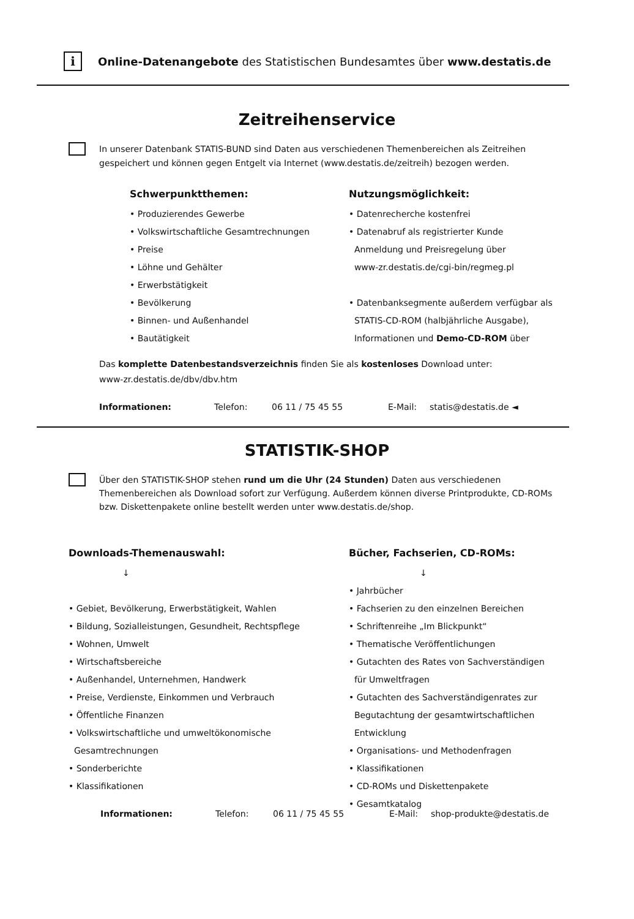i
Online-Datenangebote des Statistischen Bundesamtes über www.destatis.de
Zeitreihenservice
In unserer Datenbank STATIS-BUND sind Daten aus verschiedenen Themenbereichen als Zeitreihen gespeichert und können gegen Entgelt via Internet (www.destatis.de/zeitreih) bezogen werden.
Schwerpunktthemen:
• Produzierendes Gewerbe
• Volkswirtschaftliche Gesamtrechnungen
• Preise
• Löhne und Gehälter
• Erwerbstätigkeit
• Bevölkerung
• Binnen- und Außenhandel
• Bautätigkeit
Nutzungsmöglichkeit:
• Datenrecherche kostenfrei
• Datenabruf als registrierter Kunde
Anmeldung und Preisregelung über
www-zr.destatis.de/cgi-bin/regmeg.pl
• Datenbanksegmente außerdem verfügbar als
STATIS-CD-ROM (halbjährliche Ausgabe),
Informationen und Demo-CD-ROM über
Das komplette Datenbestandsverzeichnis finden Sie als kostenloses Download unter:
www-zr.destatis.de/dbv/dbv.htm
Informationen: Telefon: 06 11 / 75 45 55 E-Mail: statis@destatis.de ◄
STATISTIK-SHOP
Über den STATISTIK-SHOP stehen rund um die Uhr (24 Stunden) Daten aus verschiedenen Themenbereichen als Download sofort zur Verfügung. Außerdem können diverse Printprodukte, CD-ROMs bzw. Diskettenpakete online bestellt werden unter www.destatis.de/shop.
Downloads-Themenauswahl:
↓
• Gebiet, Bevölkerung, Erwerbstätigkeit, Wahlen
• Bildung, Sozialleistungen, Gesundheit, Rechtspflege
• Wohnen, Umwelt
• Wirtschaftsbereiche
• Außenhandel, Unternehmen, Handwerk
• Preise, Verdienste, Einkommen und Verbrauch
• Öffentliche Finanzen
• Volkswirtschaftliche und umweltökonomische
Gesamtrechnungen
• Sonderberichte
• Klassifikationen
Bücher, Fachserien, CD-ROMs:
↓
• Jahrbücher
• Fachserien zu den einzelnen Bereichen
• Schriftenreihe „Im Blickpunkt“
• Thematische Veröffentlichungen
• Gutachten des Rates von Sachverständigen
für Umweltfragen
• Gutachten des Sachverständigenrates zur
Begutachtung der gesamtwirtschaftlichen
Entwicklung
• Organisations- und Methodenfragen
• Klassifikationen
• CD-ROMs und Diskettenpakete
• Gesamtkatalog
Informationen: Telefon: 06 11 / 75 45 55 E-Mail: shop-produkte@destatis.de